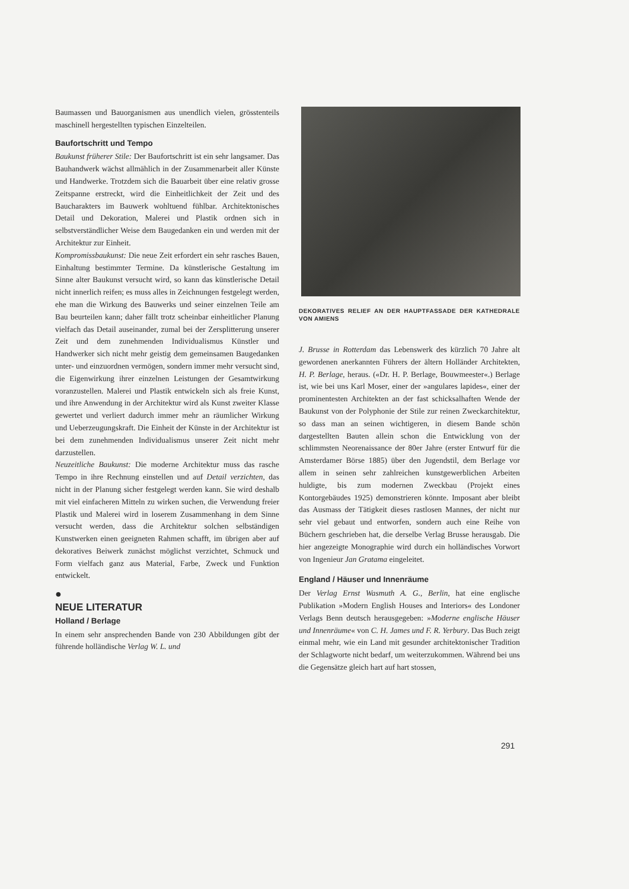Baumassen und Bauorganismen aus unendlich vielen, grösstenteils maschinell hergestellten typischen Einzelteilen.
Baufortschritt und Tempo
Baukunst früherer Stile: Der Baufortschritt ist ein sehr langsamer. Das Bauhandwerk wächst allmählich in der Zusammenarbeit aller Künste und Handwerke. Trotzdem sich die Bauarbeit über eine relativ grosse Zeitspanne erstreckt, wird die Einheitlichkeit der Zeit und des Baucharakters im Bauwerk wohltuend fühlbar. Architektonisches Detail und Dekoration, Malerei und Plastik ordnen sich in selbstverständlicher Weise dem Baugedanken ein und werden mit der Architektur zur Einheit.
Kompromissbaukunst: Die neue Zeit erfordert ein sehr rasches Bauen, Einhaltung bestimmter Termine. Da künstlerische Gestaltung im Sinne alter Baukunst versucht wird, so kann das künstlerische Detail nicht innerlich reifen; es muss alles in Zeichnungen festgelegt werden, ehe man die Wirkung des Bauwerks und seiner einzelnen Teile am Bau beurteilen kann; daher fällt trotz scheinbar einheitlicher Planung vielfach das Detail auseinander, zumal bei der Zersplitterung unserer Zeit und dem zunehmenden Individualismus Künstler und Handwerker sich nicht mehr geistig dem gemeinsamen Baugedanken unter- und einzuordnen vermögen, sondern immer mehr versucht sind, die Eigenwirkung ihrer einzelnen Leistungen der Gesamtwirkung voranzustellen. Malerei und Plastik entwickeln sich als freie Kunst, und ihre Anwendung in der Architektur wird als Kunst zweiter Klasse gewertet und verliert dadurch immer mehr an räumlicher Wirkung und Ueberzeugungskraft. Die Einheit der Künste in der Architektur ist bei dem zunehmenden Individualismus unserer Zeit nicht mehr darzustellen.
Neuzeitliche Baukunst: Die moderne Architektur muss das rasche Tempo in ihre Rechnung einstellen und auf Detail verzichten, das nicht in der Planung sicher festgelegt werden kann. Sie wird deshalb mit viel einfacheren Mitteln zu wirken suchen, die Verwendung freier Plastik und Malerei wird in loserem Zusammenhang in dem Sinne versucht werden, dass die Architektur solchen selbständigen Kunstwerken einen geeigneten Rahmen schafft, im übrigen aber auf dekoratives Beiwerk zunächst möglichst verzichtet, Schmuck und Form vielfach ganz aus Material, Farbe, Zweck und Funktion entwickelt.
●
NEUE LITERATUR
Holland / Berlage
In einem sehr ansprechenden Bande von 230 Abbildungen gibt der führende holländische Verlag W. L. und
DEKORATIVES RELIEF AN DER HAUPTFASSADE DER KATHEDRALE VON AMIENS
J. Brusse in Rotterdam das Lebenswerk des kürzlich 70 Jahre alt gewordenen anerkannten Führers der ältern Holländer Architekten, H. P. Berlage, heraus. («Dr. H. P. Berlage, Bouwmeester«.) Berlage ist, wie bei uns Karl Moser, einer der »angulares lapides«, einer der prominentesten Architekten an der fast schicksalhaften Wende der Baukunst von der Polyphonie der Stile zur reinen Zweckarchitektur, so dass man an seinen wichtigeren, in diesem Bande schön dargestellten Bauten allein schon die Entwicklung von der schlimmsten Neorenaissance der 80er Jahre (erster Entwurf für die Amsterdamer Börse 1885) über den Jugendstil, dem Berlage vor allem in seinen sehr zahlreichen kunstgewerblichen Arbeiten huldigte, bis zum modernen Zweckbau (Projekt eines Kontorgebäudes 1925) demonstrieren könnte. Imposant aber bleibt das Ausmass der Tätigkeit dieses rastlosen Mannes, der nicht nur sehr viel gebaut und entworfen, sondern auch eine Reihe von Büchern geschrieben hat, die derselbe Verlag Brusse herausgab. Die hier angezeigte Monographie wird durch ein holländisches Vorwort von Ingenieur Jan Gratama eingeleitet.
England / Häuser und Innenräume
Der Verlag Ernst Wasmuth A. G., Berlin, hat eine englische Publikation »Modern English Houses and Interiors« des Londoner Verlags Benn deutsch herausgegeben: »Moderne englische Häuser und Innenräume« von C. H. James und F. R. Yerbury. Das Buch zeigt einmal mehr, wie ein Land mit gesunder architektonischer Tradition der Schlagworte nicht bedarf, um weiterzukommen. Während bei uns die Gegensätze gleich hart auf hart stossen,
291